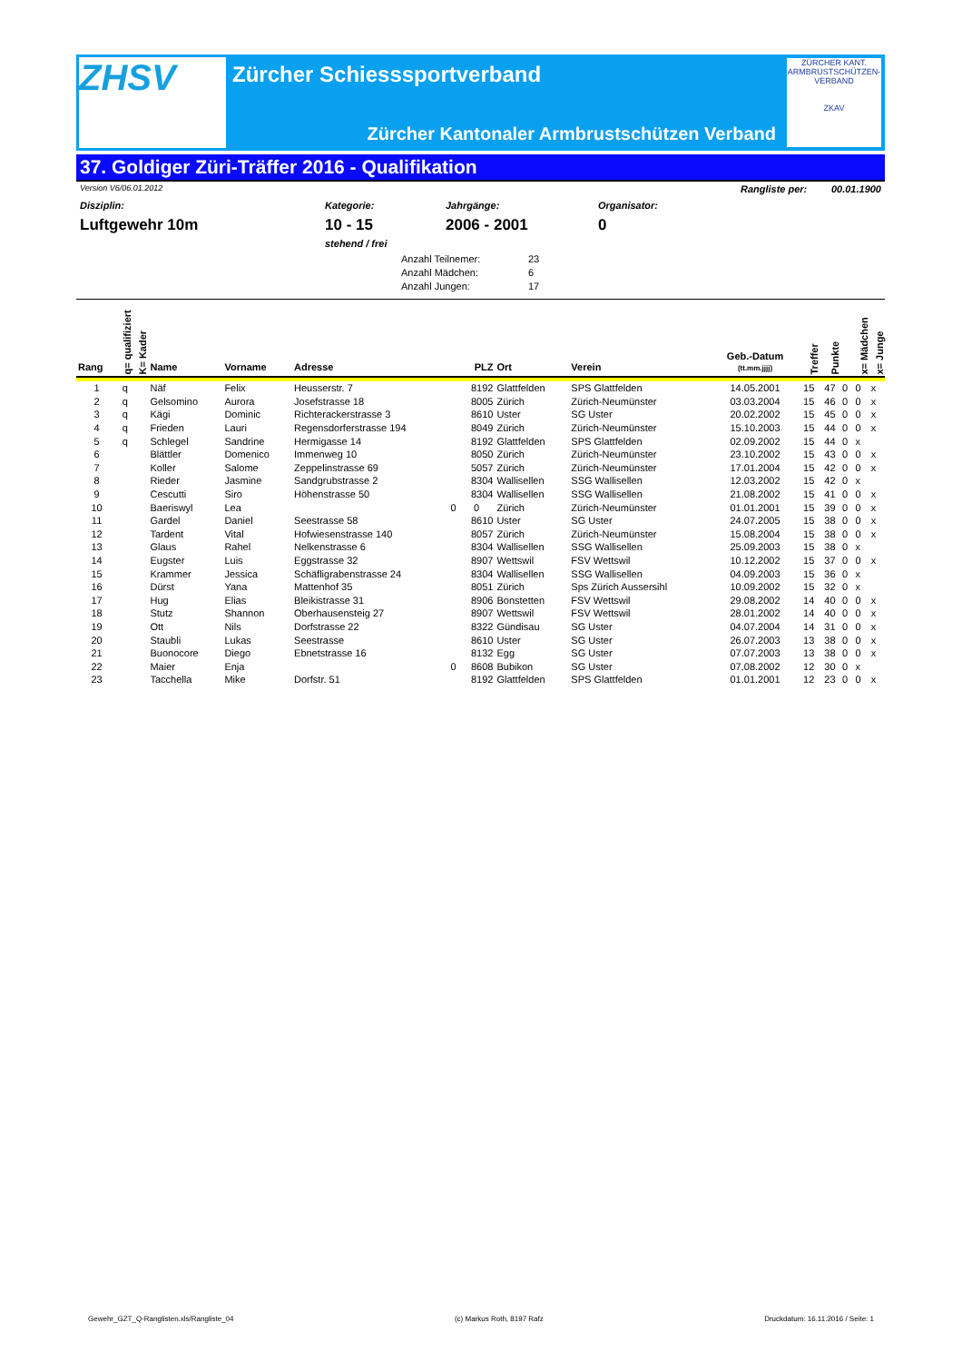ZHSV
Zürcher Schiesssportverband
Zürcher Kantonaler Armbrustschützen Verband
ZÜRCHER KANT. ARMBRUSTSCHÜTZEN-VERBAND
ZKAV
37. Goldiger Züri-Träffer 2016 - Qualifikation
Version V6/06.01.2012 Rangliste per: 00.01.1900
Disziplin:
Luftgewehr 10m
Kategorie:
10 - 15
stehend / frei
Jahrgänge:
2006 - 2001
Organisator:
0
Anzahl Teilnemer: 23
Anzahl Mädchen: 6
Anzahl Jungen: 17
| Rang | q= qualifiziert | K= Kader | Name | Vorname | Adresse | PLZ | Ort | Verein | Geb.-Datum (tt.mm.jjjj) | Treffer | Punkte | | x= Mädchen | x= Junge |
| --- | --- | --- | --- | --- | --- | --- | --- | --- | --- | --- | --- | --- | --- | --- |
| 1 | q | | Näf | Felix | Heusserstr. 7 | 8192 | Glattfelden | SPS Glattfelden | 14.05.2001 | 15 | 47 | 0 | 0 | x |
| 2 | q | | Gelsomino | Aurora | Josefstrasse 18 | 8005 | Zürich | Zürich-Neumünster | 03.03.2004 | 15 | 46 | 0 | 0 | x |
| 3 | q | | Kägi | Dominic | Richterackerstrasse 3 | 8610 | Uster | SG Uster | 20.02.2002 | 15 | 45 | 0 | 0 | x |
| 4 | q | | Frieden | Lauri | Regensdorferstrasse 194 | 8049 | Zürich | Zürich-Neumünster | 15.10.2003 | 15 | 44 | 0 | 0 | x |
| 5 | q | | Schlegel | Sandrine | Hermigasse 14 | 8192 | Glattfelden | SPS Glattfelden | 02.09.2002 | 15 | 44 | 0 | x | |
| 6 | | | Blättler | Domenico | Immenweg 10 | 8050 | Zürich | Zürich-Neumünster | 23.10.2002 | 15 | 43 | 0 | 0 | x |
| 7 | | | Koller | Salome | Zeppelinstrasse 69 | 5057 | Zürich | Zürich-Neumünster | 17.01.2004 | 15 | 42 | 0 | 0 | x |
| 8 | | | Rieder | Jasmine | Sandgrubstrasse 2 | 8304 | Wallisellen | SSG Wallisellen | 12.03.2002 | 15 | 42 | 0 | x | |
| 9 | | | Cescutti | Siro | Höhenstrasse 50 | 8304 | Wallisellen | SSG Wallisellen | 21.08.2002 | 15 | 41 | 0 | 0 | x |
| 10 | | | Baeriswyl | Lea | 0 | 0 | Zürich | Zürich-Neumünster | 01.01.2001 | 15 | 39 | 0 | 0 | x |
| 11 | | | Gardel | Daniel | Seestrasse 58 | 8610 | Uster | SG Uster | 24.07.2005 | 15 | 38 | 0 | 0 | x |
| 12 | | | Tardent | Vital | Hofwiesenstrasse 140 | 8057 | Zürich | Zürich-Neumünster | 15.08.2004 | 15 | 38 | 0 | 0 | x |
| 13 | | | Glaus | Rahel | Nelkenstrasse 6 | 8304 | Wallisellen | SSG Wallisellen | 25.09.2003 | 15 | 38 | 0 | x | |
| 14 | | | Eugster | Luis | Eggstrasse 32 | 8907 | Wettswil | FSV Wettswil | 10.12.2002 | 15 | 37 | 0 | 0 | x |
| 15 | | | Krammer | Jessica | Schäfligrabenstrasse 24 | 8304 | Wallisellen | SSG Wallisellen | 04.09.2003 | 15 | 36 | 0 | x | |
| 16 | | | Dürst | Yana | Mattenhof 35 | 8051 | Zürich | Sps Zürich Aussersihl | 10.09.2002 | 15 | 32 | 0 | x | |
| 17 | | | Hug | Elias | Bleikistrasse 31 | 8906 | Bonstetten | FSV Wettswil | 29.08.2002 | 14 | 40 | 0 | 0 | x |
| 18 | | | Stutz | Shannon | Oberhausensteig 27 | 8907 | Wettswil | FSV Wettswil | 28.01.2002 | 14 | 40 | 0 | 0 | x |
| 19 | | | Ott | Nils | Dorfstrasse 22 | 8322 | Gündisau | SG Uster | 04.07.2004 | 14 | 31 | 0 | 0 | x |
| 20 | | | Staubli | Lukas | Seestrasse | 8610 | Uster | SG Uster | 26.07.2003 | 13 | 38 | 0 | 0 | x |
| 21 | | | Buonocore | Diego | Ebnetstrasse 16 | 8132 | Egg | SG Uster | 07.07.2003 | 13 | 38 | 0 | 0 | x |
| 22 | | | Maier | Enja | 0 | 8608 | Bubikon | SG Uster | 07.08.2002 | 12 | 30 | 0 | x | |
| 23 | | | Tacchella | Mike | Dorfstr. 51 | 8192 | Glattfelden | SPS Glattfelden | 01.01.2001 | 12 | 23 | 0 | 0 | x |
Gewehr_GZT_Q-Ranglisten.xls/Rangliste_04 (c) Markus Roth, 8197 Rafz Druckdatum: 16.11.2016 / Seite: 1